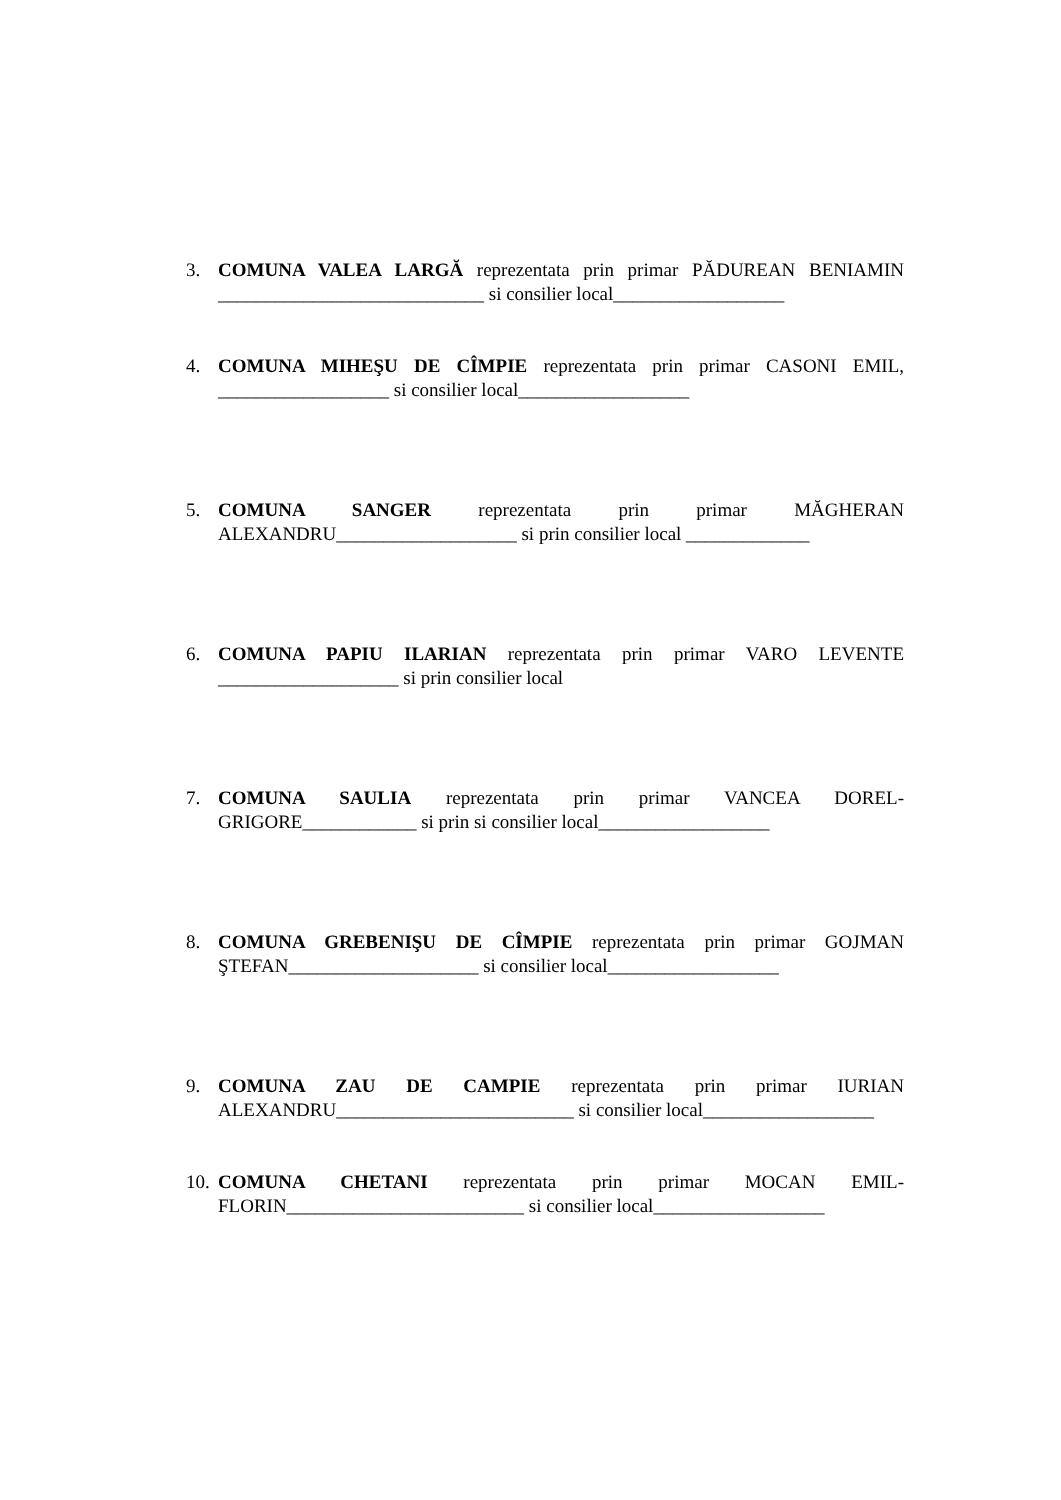3. COMUNA VALEA LARGĂ reprezentata prin primar PĂDUREAN BENIAMIN ____________________________ si consilier local__________________
4. COMUNA MIHEŞU DE CÎMPIE reprezentata prin primar CASONI EMIL, __________________ si consilier local__________________
5. COMUNA SANGER reprezentata prin primar MĂGHERAN ALEXANDRU___________________ si prin consilier local _____________
6. COMUNA PAPIU ILARIAN reprezentata prin primar VARO LEVENTE ___________________ si prin consilier local
7. COMUNA SAULIA reprezentata prin primar VANCEA DOREL-GRIGORE____________ si prin si consilier local__________________
8. COMUNA GREBENIŞU DE CÎMPIE reprezentata prin primar GOJMAN ŞTEFAN____________________ si consilier local__________________
9. COMUNA ZAU DE CAMPIE reprezentata prin primar IURIAN ALEXANDRU_________________________ si consilier local__________________
10. COMUNA CHETANI reprezentata prin primar MOCAN EMIL-FLORIN_________________________ si consilier local__________________